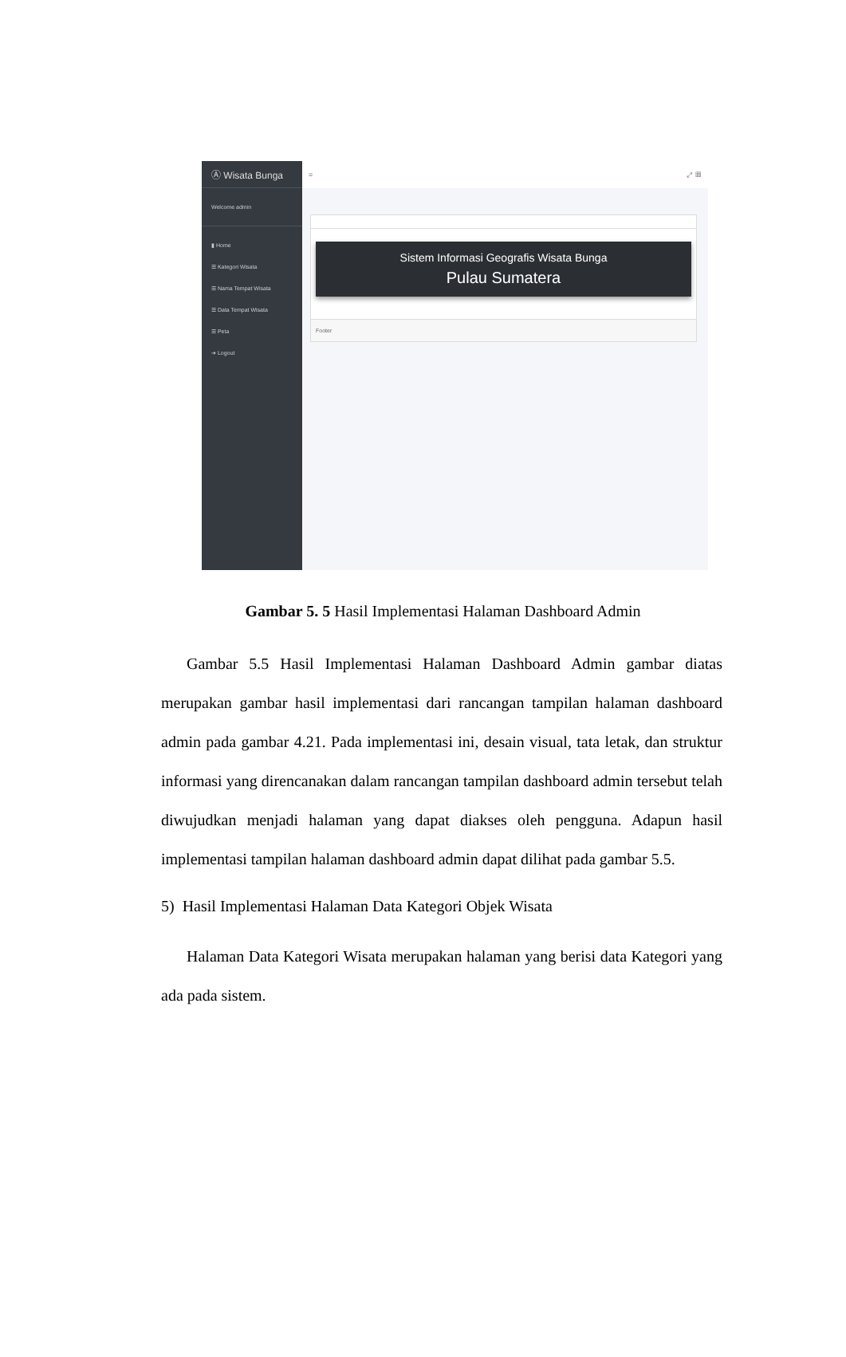Ⓐ Wisata Bunga
Welcome admin
▮ Home
☰ Kategori Wisata
☰ Nama Tempat Wisata
☰ Data Tempat Wisata
☰ Peta
➔ Logout
≡ ⤢ ▦
Sistem Informasi Geografis Wisata Bunga
Pulau Sumatera
Footer
Gambar 5. 5 Hasil Implementasi Halaman Dashboard Admin
Gambar 5.5 Hasil Implementasi Halaman Dashboard Admin gambar diatas merupakan gambar hasil implementasi dari rancangan tampilan halaman dashboard admin pada gambar 4.21. Pada implementasi ini, desain visual, tata letak, dan struktur informasi yang direncanakan dalam rancangan tampilan dashboard admin tersebut telah diwujudkan menjadi halaman yang dapat diakses oleh pengguna. Adapun hasil implementasi tampilan halaman dashboard admin dapat dilihat pada gambar 5.5.
5) Hasil Implementasi Halaman Data Kategori Objek Wisata
Halaman Data Kategori Wisata merupakan halaman yang berisi data Kategori yang ada pada sistem.